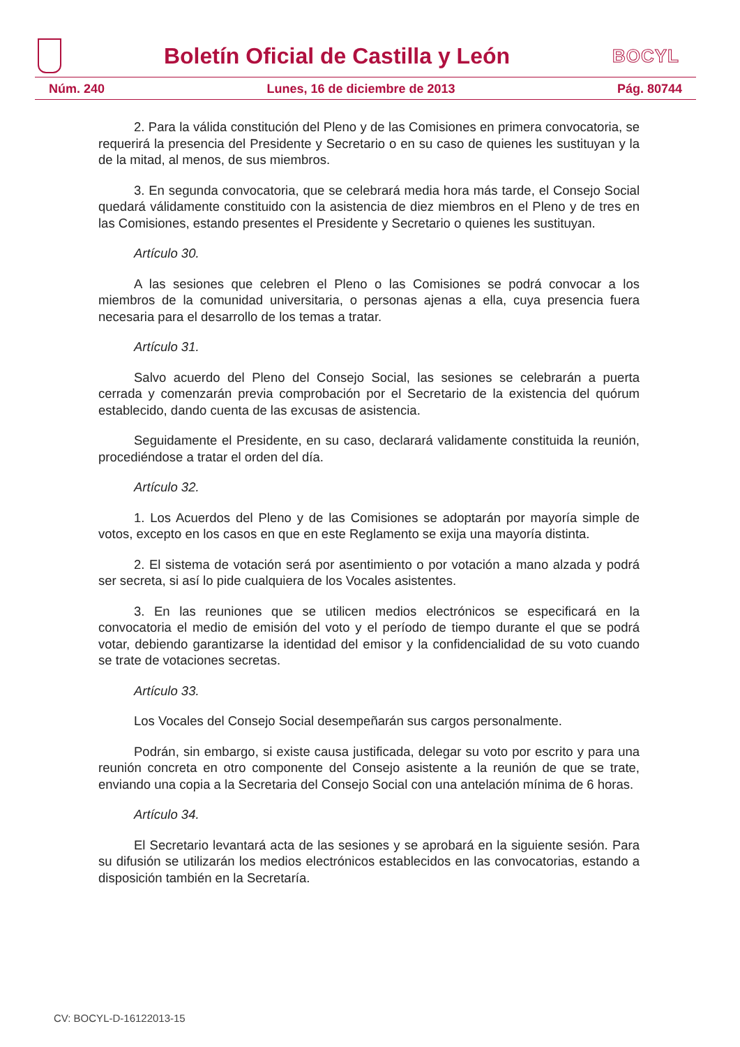Boletín Oficial de Castilla y León
BOCYL
Núm. 240 Lunes, 16 de diciembre de 2013 Pág. 80744
2. Para la válida constitución del Pleno y de las Comisiones en primera convocatoria, se requerirá la presencia del Presidente y Secretario o en su caso de quienes les sustituyan y la de la mitad, al menos, de sus miembros.
3. En segunda convocatoria, que se celebrará media hora más tarde, el Consejo Social quedará válidamente constituido con la asistencia de diez miembros en el Pleno y de tres en las Comisiones, estando presentes el Presidente y Secretario o quienes les sustituyan.
Artículo 30.
A las sesiones que celebren el Pleno o las Comisiones se podrá convocar a los miembros de la comunidad universitaria, o personas ajenas a ella, cuya presencia fuera necesaria para el desarrollo de los temas a tratar.
Artículo 31.
Salvo acuerdo del Pleno del Consejo Social, las sesiones se celebrarán a puerta cerrada y comenzarán previa comprobación por el Secretario de la existencia del quórum establecido, dando cuenta de las excusas de asistencia.
Seguidamente el Presidente, en su caso, declarará validamente constituida la reunión, procediéndose a tratar el orden del día.
Artículo 32.
1. Los Acuerdos del Pleno y de las Comisiones se adoptarán por mayoría simple de votos, excepto en los casos en que en este Reglamento se exija una mayoría distinta.
2. El sistema de votación será por asentimiento o por votación a mano alzada y podrá ser secreta, si así lo pide cualquiera de los Vocales asistentes.
3. En las reuniones que se utilicen medios electrónicos se especificará en la convocatoria el medio de emisión del voto y el período de tiempo durante el que se podrá votar, debiendo garantizarse la identidad del emisor y la confidencialidad de su voto cuando se trate de votaciones secretas.
Artículo 33.
Los Vocales del Consejo Social desempeñarán sus cargos personalmente.
Podrán, sin embargo, si existe causa justificada, delegar su voto por escrito y para una reunión concreta en otro componente del Consejo asistente a la reunión de que se trate, enviando una copia a la Secretaria del Consejo Social con una antelación mínima de 6 horas.
Artículo 34.
El Secretario levantará acta de las sesiones y se aprobará en la siguiente sesión. Para su difusión se utilizarán los medios electrónicos establecidos en las convocatorias, estando a disposición también en la Secretaría.
CV: BOCYL-D-16122013-15